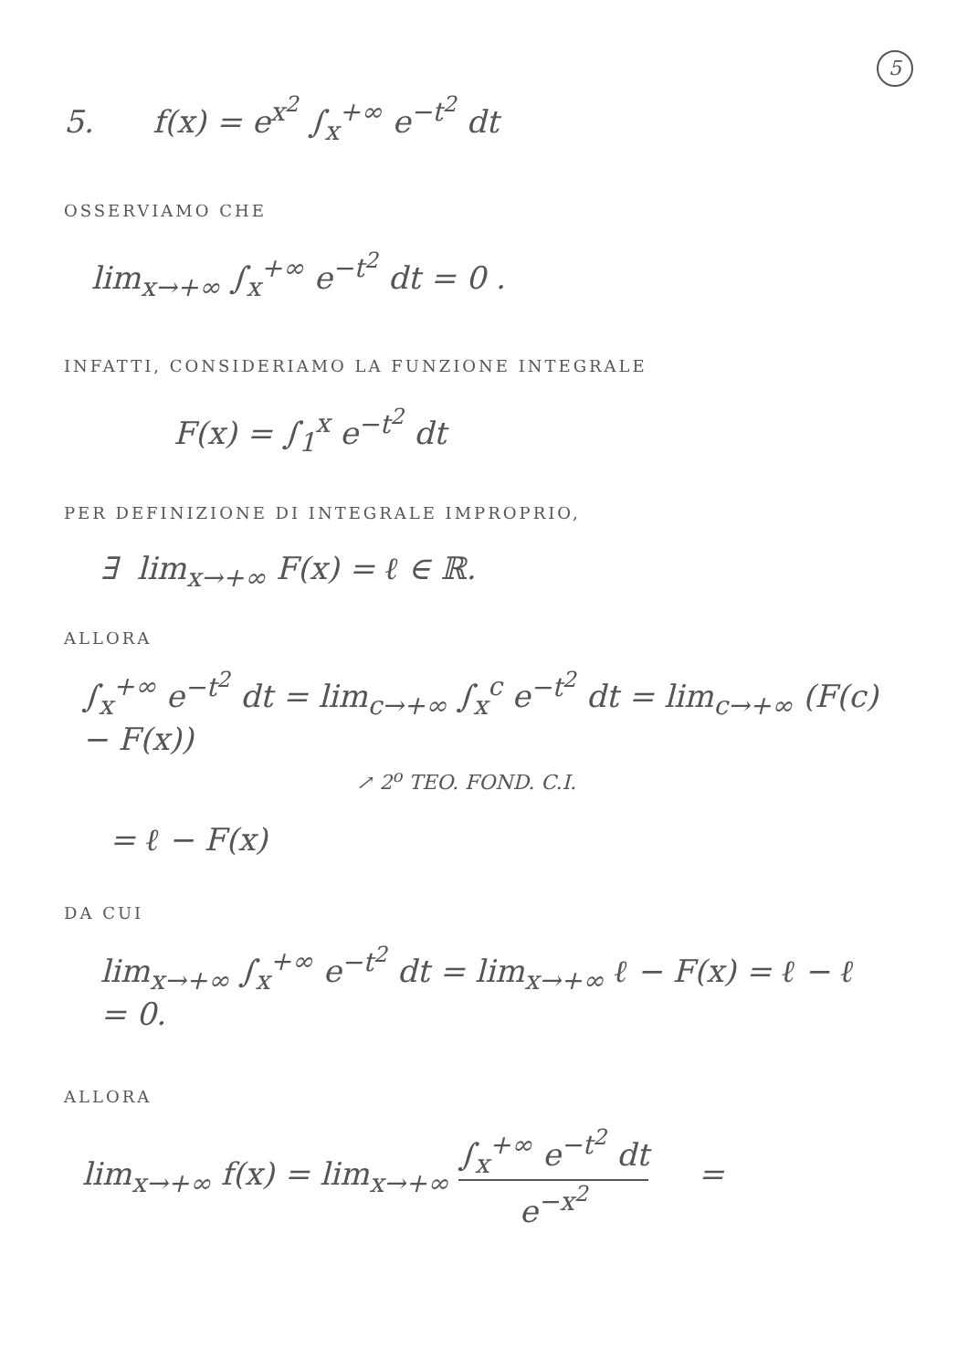5
5. f(x) = e<sup>x<sup>2</sup></sup> ∫<sub>x</sub><sup>+∞</sup> e<sup>−t<sup>2</sup></sup> dt
OSSERVIAMO CHE
lim<sub>x→+∞</sub> ∫<sub>x</sub><sup>+∞</sup> e<sup>−t<sup>2</sup></sup> dt = 0 .
INFATTI, CONSIDERIAMO LA FUNZIONE INTEGRALE
F(x) = ∫<sub>1</sub><sup>x</sup> e<sup>−t<sup>2</sup></sup> dt
PER DEFINIZIONE DI INTEGRALE IMPROPRIO,
∃ lim<sub>x→+∞</sub> F(x) = ℓ ∈ ℝ.
ALLORA
∫<sub>x</sub><sup>+∞</sup> e<sup>−t<sup>2</sup></sup> dt = lim<sub>c→+∞</sub> ∫<sub>x</sub><sup>c</sup> e<sup>−t<sup>2</sup></sup> dt = lim<sub>c→+∞</sub> (F(c) − F(x))
↗ 2<sup>o</sup> TEO. FOND. C.I.
= ℓ − F(x)
DA CUI
lim<sub>x→+∞</sub> ∫<sub>x</sub><sup>+∞</sup> e<sup>−t<sup>2</sup></sup> dt = lim<sub>x→+∞</sub> ℓ − F(x) = ℓ − ℓ = 0.
ALLORA
lim<sub>x→+∞</sub> f(x) = lim<sub>x→+∞</sub> ∫<sub>x</sub><sup>+∞</sup> e<sup>−t<sup>2</sup></sup> dt e<sup>−x<sup>2</sup></sup> =